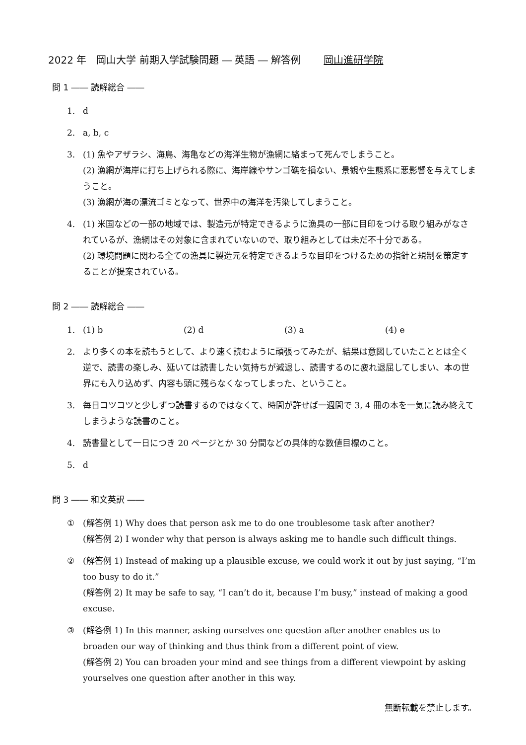2022 年　岡山大学 前期入学試験問題 ― 英語 ― 解答例 岡山進研学院
問 1 ―― 読解総合 ――
1. d
2. a, b, c
3. (1) 魚やアザラシ、海鳥、海亀などの海洋生物が漁網に絡まって死んでしまうこと。
(2) 漁網が海岸に打ち上げられる際に、海岸線やサンゴ礁を損ない、景観や生態系に悪影響を与えてしまうこと。
(3) 漁網が海の漂流ゴミとなって、世界中の海洋を汚染してしまうこと。
4. (1) 米国などの一部の地域では、製造元が特定できるように漁具の一部に目印をつける取り組みがなされているが、漁網はその対象に含まれていないので、取り組みとしては未だ不十分である。
(2) 環境問題に関わる全ての漁具に製造元を特定できるような目印をつけるための指針と規制を策定することが提案されている。
問 2 ―― 読解総合 ――
1. (1) b (2) d (3) a (4) e
2. より多くの本を読もうとして、より速く読むように頑張ってみたが、結果は意図していたこととは全く逆で、読書の楽しみ、延いては読書したい気持ちが減退し、読書するのに疲れ退屈してしまい、本の世界にも入り込めず、内容も頭に残らなくなってしまった、ということ。
3. 毎日コツコツと少しずつ読書するのではなくて、時間が許せば一週間で 3, 4 冊の本を一気に読み終えてしまうような読書のこと。
4. 読書量として一日につき 20 ページとか 30 分間などの具体的な数値目標のこと。
5. d
問 3 ―― 和文英訳 ――
① (解答例 1) Why does that person ask me to do one troublesome task after another?
(解答例 2) I wonder why that person is always asking me to handle such difficult things.
② (解答例 1) Instead of making up a plausible excuse, we could work it out by just saying, “I’m too busy to do it.”
(解答例 2) It may be safe to say, “I can’t do it, because I’m busy,” instead of making a good excuse.
③ (解答例 1) In this manner, asking ourselves one question after another enables us to broaden our way of thinking and thus think from a different point of view.
(解答例 2) You can broaden your mind and see things from a different viewpoint by asking yourselves one question after another in this way.
無断転載を禁止します。